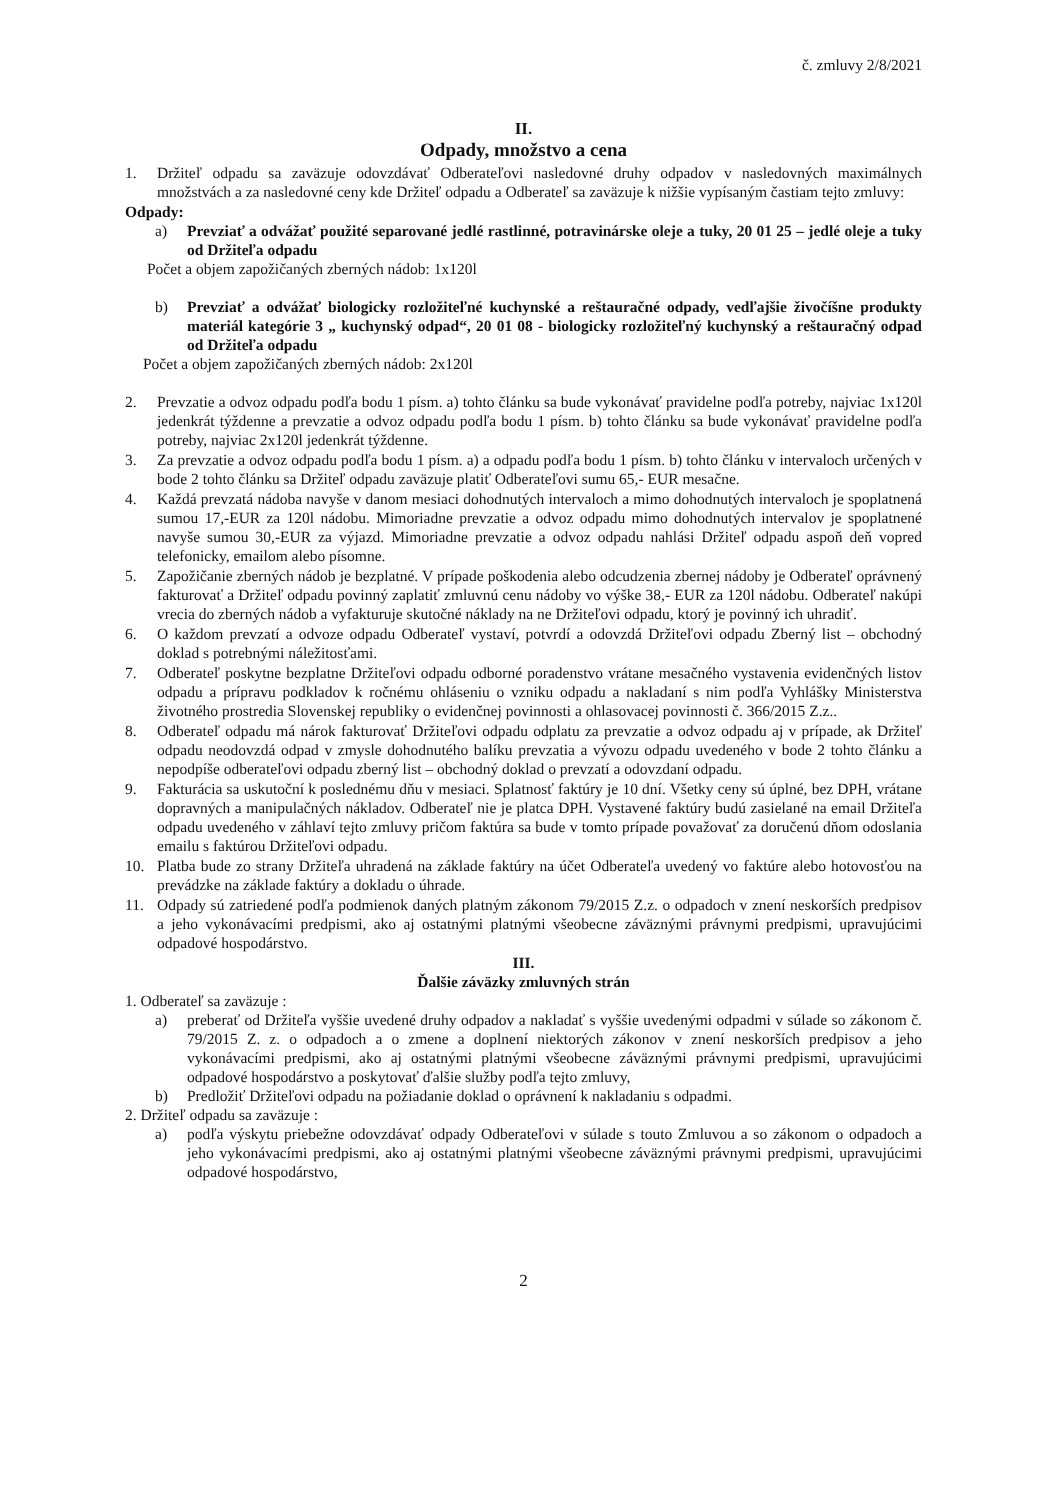č. zmluvy 2/8/2021
II.
Odpady, množstvo a cena
1. Držiteľ odpadu sa zaväzuje odovzdávať Odberateľovi nasledovné druhy odpadov v nasledovných maximálnych množstvách a za nasledovné ceny kde Držiteľ odpadu a Odberateľ sa zaväzuje k nižšie vypísaným častiam tejto zmluvy:
Odpady:
a) Prevziať a odvážať použité separované jedlé rastlinné, potravinárske oleje a tuky, 20 01 25 – jedlé oleje a tuky od Držiteľa odpadu
Počet a objem zapožičaných zberných nádob: 1x120l
b) Prevziať a odvážať biologicky rozložiteľné kuchynské a reštauračné odpady, vedľajšie živočíšne produkty materiál kategórie 3 „ kuchynský odpad“, 20 01 08 - biologicky rozložiteľný kuchynský a reštauračný odpad od Držiteľa odpadu
Počet a objem zapožičaných zberných nádob: 2x120l
2. Prevzatie a odvoz odpadu podľa bodu 1 písm. a) tohto článku sa bude vykonávať pravidelne podľa potreby, najviac 1x120l jedenkrát týždenne a prevzatie a odvoz odpadu podľa bodu 1 písm. b) tohto článku sa bude vykonávať pravidelne podľa potreby, najviac 2x120l jedenkrát týždenne.
3. Za prevzatie a odvoz odpadu podľa bodu 1 písm. a) a odpadu podľa bodu 1 písm. b) tohto článku v intervaloch určených v bode 2 tohto článku sa Držiteľ odpadu zaväzuje platiť Odberateľovi sumu 65,- EUR mesačne.
4. Každá prevzatá nádoba navyše v danom mesiaci dohodnutých intervaloch a mimo dohodnutých intervaloch je spoplatnená sumou 17,-EUR za 120l nádobu. Mimoriadne prevzatie a odvoz odpadu mimo dohodnutých intervalov je spoplatnené navyše sumou 30,-EUR za výjazd. Mimoriadne prevzatie a odvoz odpadu nahlási Držiteľ odpadu aspoň deň vopred telefonicky, emailom alebo písomne.
5. Zapožičanie zberných nádob je bezplatné. V prípade poškodenia alebo odcudzenia zbernej nádoby je Odberateľ oprávnený fakturovať a Držiteľ odpadu povinný zaplatiť zmluvnú cenu nádoby vo výške 38,- EUR za 120l nádobu. Odberateľ nakúpi vrecia do zberných nádob a vyfakturuje skutočné náklady na ne Držiteľovi odpadu, ktorý je povinný ich uhradiť.
6. O každom prevzatí a odvoze odpadu Odberateľ vystaví, potvrdí a odovzdá Držiteľovi odpadu Zberný list – obchodný doklad s potrebnými náležitosťami.
7. Odberateľ poskytne bezplatne Držiteľovi odpadu odborné poradenstvo vrátane mesačného vystavenia evidenčných listov odpadu a prípravu podkladov k ročnému ohláseniu o vzniku odpadu a nakladaní s nim podľa Vyhlášky Ministerstva životného prostredia Slovenskej republiky o evidenčnej povinnosti a ohlasovacej povinnosti č. 366/2015 Z.z..
8. Odberateľ odpadu má nárok fakturovať Držiteľovi odpadu odplatu za prevzatie a odvoz odpadu aj v prípade, ak Držiteľ odpadu neodovzdá odpad v zmysle dohodnutého balíku prevzatia a vývozu odpadu uvedeného v bode 2 tohto článku a nepodpíše odberateľovi odpadu zberný list – obchodný doklad o prevzatí a odovzdaní odpadu.
9. Fakturácia sa uskutoční k poslednému dňu v mesiaci. Splatnosť faktúry je 10 dní. Všetky ceny sú úplné, bez DPH, vrátane dopravných a manipulačných nákladov. Odberateľ nie je platca DPH. Vystavené faktúry budú zasielané na email Držiteľa odpadu uvedeného v záhlaví tejto zmluvy pričom faktúra sa bude v tomto prípade považovať za doručenú dňom odoslania emailu s faktúrou Držiteľovi odpadu.
10. Platba bude zo strany Držiteľa uhradená na základe faktúry na účet Odberateľa uvedený vo faktúre alebo hotovosťou na prevádzke na základe faktúry a dokladu o úhrade.
11. Odpady sú zatriedené podľa podmienok daných platným zákonom 79/2015 Z.z. o odpadoch v znení neskorších predpisov a jeho vykonávacími predpismi, ako aj ostatnými platnými všeobecne záväznými právnymi predpismi, upravujúcimi odpadové hospodárstvo.
III.
Ďalšie záväzky zmluvných strán
1. Odberateľ sa zaväzuje :
a) preberať od Držiteľa vyššie uvedené druhy odpadov a nakladať s vyššie uvedenými odpadmi v súlade so zákonom č. 79/2015 Z. z. o odpadoch a o zmene a doplnení niektorých zákonov v znení neskorších predpisov a jeho vykonávacími predpismi, ako aj ostatnými platnými všeobecne záväznými právnymi predpismi, upravujúcimi odpadové hospodárstvo a poskytovať ďalšie služby podľa tejto zmluvy,
b) Predložiť Držiteľovi odpadu na požiadanie doklad o oprávnení k nakladaniu s odpadmi.
2. Držiteľ odpadu sa zaväzuje :
a) podľa výskytu priebežne odovzdávať odpady Odberateľovi v súlade s touto Zmluvou a so zákonom o odpadoch a jeho vykonávacími predpismi, ako aj ostatnými platnými všeobecne záväznými právnymi predpismi, upravujúcimi odpadové hospodárstvo,
2